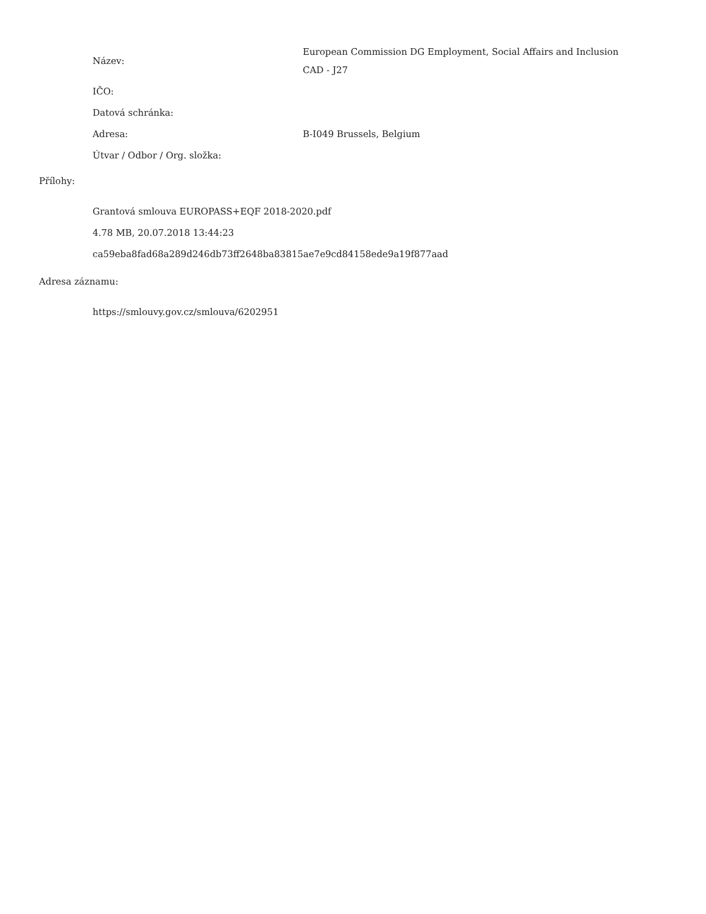Název: European Commission DG Employment, Social Affairs and Inclusion
CAD - J27
IČO:
Datová schránka:
Adresa: B-I049 Brussels, Belgium
Útvar / Odbor / Org. složka:
Přílohy:
Grantová smlouva EUROPASS+EQF 2018-2020.pdf
4.78 MB, 20.07.2018 13:44:23
ca59eba8fad68a289d246db73ff2648ba83815ae7e9cd84158ede9a19f877aad
Adresa záznamu:
https://smlouvy.gov.cz/smlouva/6202951